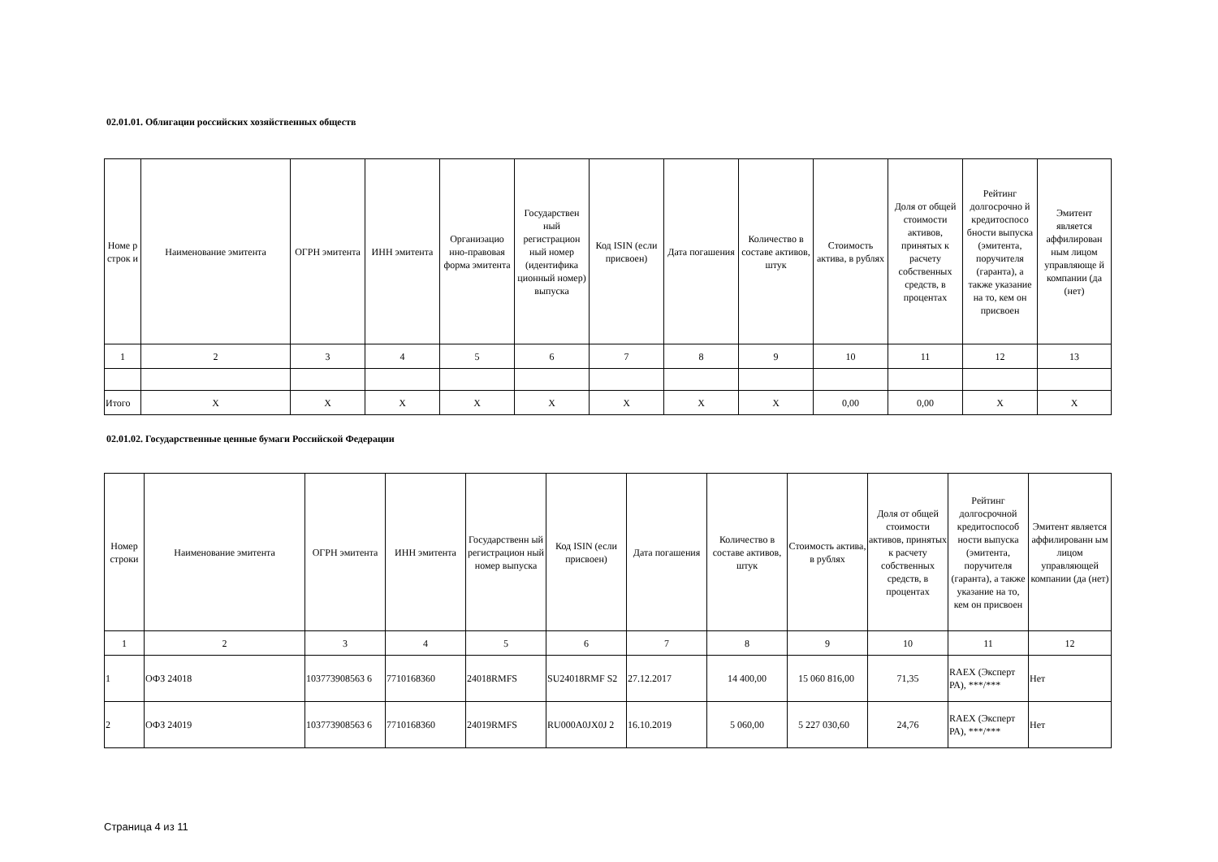02.01.01. Облигации российских хозяйственных обществ
| Номе р строк и | Наименование эмитента | ОГРН эмитента | ИНН эмитента | Организацио нно-правовая форма эмитента | Государствен ный регистрацион ный номер (идентифика ционный номер) выпуска | Код ISIN (если присвоен) | Дата погашения | Количество в составе активов, штук | Стоимость актива, в рублях | Доля от общей стоимости активов, принятых к расчету собственных средств, в процентах | Рейтинг долгосрочно й кредитоспосо бности выпуска (эмитента, поручителя (гаранта), а также указание на то, кем он присвоен | Эмитент является аффилирован ным лицом управляюще й компании (да (нет) |
| --- | --- | --- | --- | --- | --- | --- | --- | --- | --- | --- | --- | --- |
| 1 | 2 | 3 | 4 | 5 | 6 | 7 | 8 | 9 | 10 | 11 | 12 | 13 |
| Итого | X | X | X | X | X | X | X | X | 0,00 | 0,00 | X | X |
02.01.02. Государственные ценные бумаги Российской Федерации
| Номер строки | Наименование эмитента | ОГРН эмитента | ИНН эмитента | Государственн ый регистрацион ный номер выпуска | Код ISIN (если присвоен) | Дата погашения | Количество в составе активов, штук | Стоимость актива, в рублях | Доля от общей стоимости активов, принятых к расчету собственных средств, в процентах | Рейтинг долгосрочной кредитоспособ ности выпуска (эмитента, поручителя (гаранта), а также указание на то, кем он присвоен | Эмитент является аффилированн ым лицом управляющей компании (да (нет) |
| --- | --- | --- | --- | --- | --- | --- | --- | --- | --- | --- | --- |
| 1 | 2 | 3 | 4 | 5 | 6 | 7 | 8 | 9 | 10 | 11 | 12 |
| 1 | ОФЗ 24018 | 103773908563 6 | 7710168360 | 24018RMFS | SU24018RMF S2 | 27.12.2017 | 14 400,00 | 15 060 816,00 | 71,35 | RAEX (Эксперт РА), ***/*** | Нет |
| 2 | ОФЗ 24019 | 103773908563 6 | 7710168360 | 24019RMFS | RU000A0JX0J 2 | 16.10.2019 | 5 060,00 | 5 227 030,60 | 24,76 | RAEX (Эксперт РА), ***/*** | Нет |
Страница 4 из 11